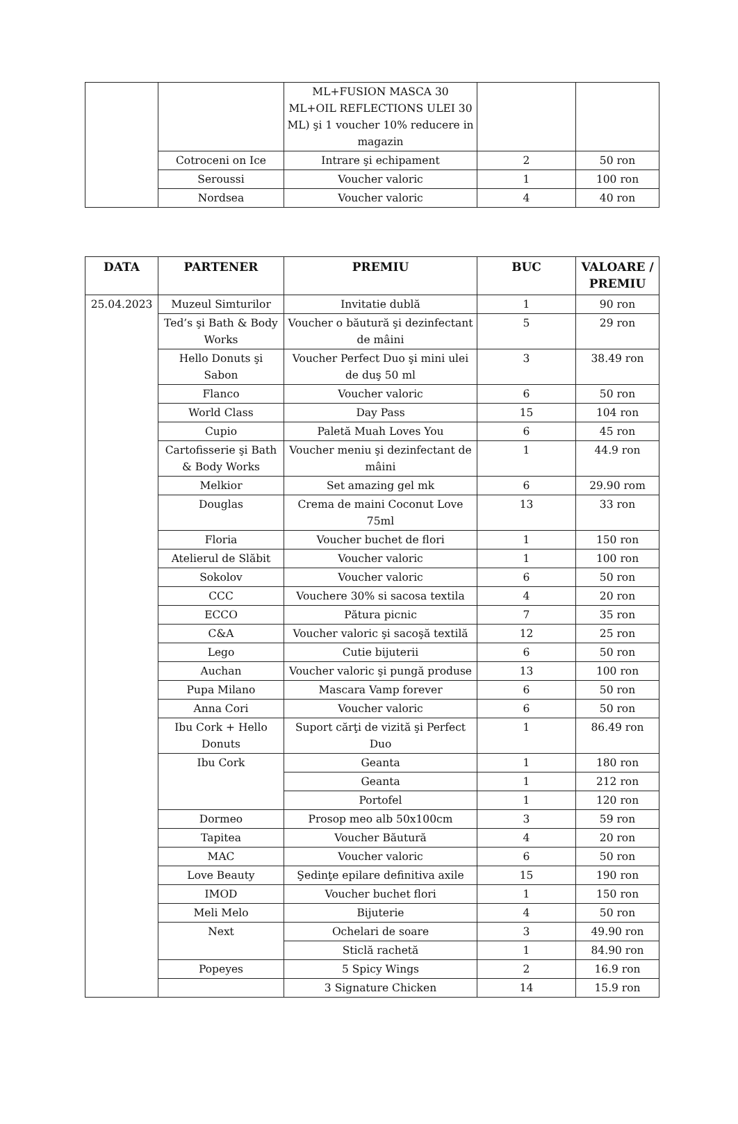| | | ML+FUSION MASCA 30 ML+OIL REFLECTIONS ULEI 30 ML) şi 1 voucher 10% reducere in magazin | | |
| | Cotroceni on Ice | Intrare şi echipament | 2 | 50 ron |
| | Seroussi | Voucher valoric | 1 | 100 ron |
| | Nordsea | Voucher valoric | 4 | 40 ron |
| DATA | PARTENER | PREMIU | BUC | VALOARE / PREMIU |
| --- | --- | --- | --- | --- |
| 25.04.2023 | Muzeul Simturilor | Invitatie dublă | 1 | 90 ron |
| | Ted’s şi Bath & Body Works | Voucher o băutură şi dezinfectant de mâini | 5 | 29 ron |
| | Hello Donuts şi Sabon | Voucher Perfect Duo şi mini ulei de duş 50 ml | 3 | 38.49 ron |
| | Flanco | Voucher valoric | 6 | 50 ron |
| | World Class | Day Pass | 15 | 104 ron |
| | Cupio | Paletă Muah Loves You | 6 | 45 ron |
| | Cartofisserie şi Bath & Body Works | Voucher meniu şi dezinfectant de mâini | 1 | 44.9 ron |
| | Melkior | Set amazing gel mk | 6 | 29.90 rom |
| | Douglas | Crema de maini Coconut Love 75ml | 13 | 33 ron |
| | Floria | Voucher buchet de flori | 1 | 150 ron |
| | Atelierul de Slăbit | Voucher valoric | 1 | 100 ron |
| | Sokolov | Voucher valoric | 6 | 50 ron |
| | CCC | Vouchere 30% si sacosa textila | 4 | 20 ron |
| | ECCO | Pătura picnic | 7 | 35 ron |
| | C&A | Voucher valoric şi sacoşă textilă | 12 | 25 ron |
| | Lego | Cutie bijuterii | 6 | 50 ron |
| | Auchan | Voucher valoric şi pungă produse | 13 | 100 ron |
| | Pupa Milano | Mascara Vamp forever | 6 | 50 ron |
| | Anna Cori | Voucher valoric | 6 | 50 ron |
| | Ibu Cork + Hello Donuts | Suport cărţi de vizită şi Perfect Duo | 1 | 86.49 ron |
| | Ibu Cork | Geanta | 1 | 180 ron |
| | | Geanta | 1 | 212 ron |
| | | Portofel | 1 | 120 ron |
| | Dormeo | Prosop meo alb 50x100cm | 3 | 59 ron |
| | Tapitea | Voucher Băutură | 4 | 20 ron |
| | MAC | Voucher valoric | 6 | 50 ron |
| | Love Beauty | Şedinţe epilare definitiva axile | 15 | 190 ron |
| | IMOD | Voucher buchet flori | 1 | 150 ron |
| | Meli Melo | Bijuterie | 4 | 50 ron |
| | Next | Ochelari de soare | 3 | 49.90 ron |
| | | Sticlă rachetă | 1 | 84.90 ron |
| | Popeyes | 5 Spicy Wings | 2 | 16.9 ron |
| | | 3 Signature Chicken | 14 | 15.9 ron |